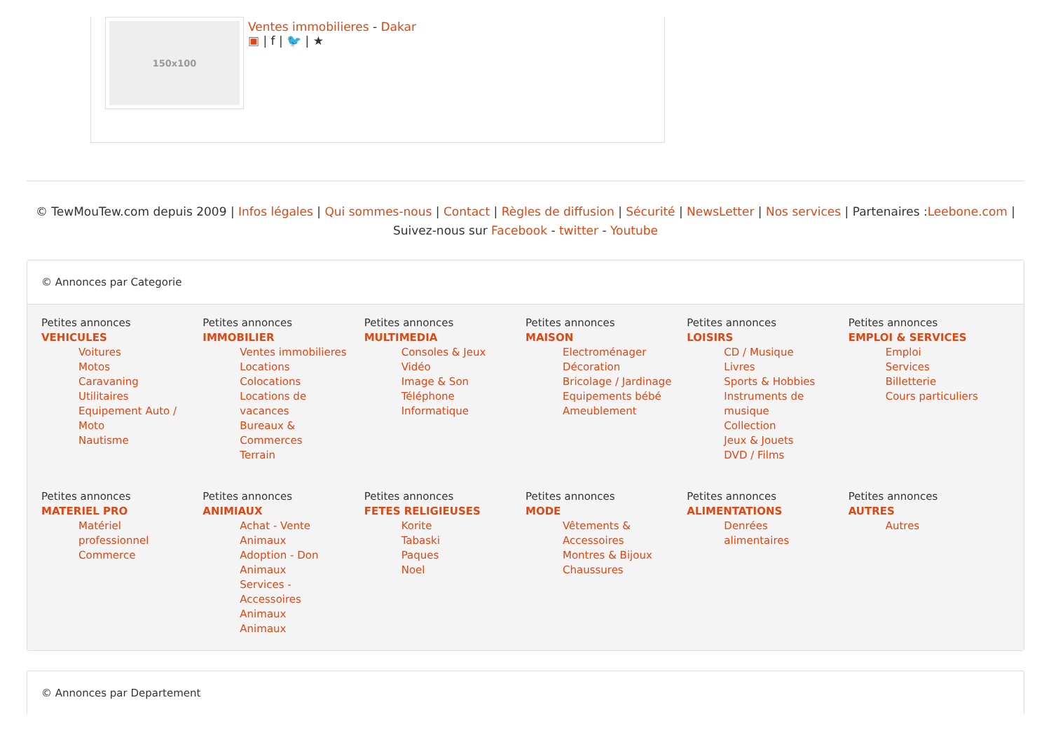150x100
Ventes immobilieres - Dakar
▣ | f | 🐦 | ★
© TewMouTew.com depuis 2009 | Infos légales | Qui sommes-nous | Contact | Règles de diffusion | Sécurité | NewsLetter | Nos services | Partenaires :Leebone.com |
Suivez-nous sur Facebook - twitter - Youtube
© Annonces par Categorie
Petites annonces
VEHICULES
Voitures
Motos
Caravaning
Utilitaires
Equipement Auto / Moto
Nautisme
Petites annonces
IMMOBILIER
Ventes immobilieres
Locations
Colocations
Locations de vacances
Bureaux & Commerces
Terrain
Petites annonces
MULTIMEDIA
Consoles & Jeux Vidéo
Image & Son
Téléphone
Informatique
Petites annonces
MAISON
Electroménager
Décoration
Bricolage / Jardinage
Equipements bébé
Ameublement
Petites annonces
LOISIRS
CD / Musique
Livres
Sports & Hobbies
Instruments de musique
Collection
Jeux & Jouets
DVD / Films
Petites annonces
EMPLOI & SERVICES
Emploi
Services
Billetterie
Cours particuliers
Petites annonces
MATERIEL PRO
Matériel professionnel
Commerce
Petites annonces
ANIMIAUX
Achat - Vente Animaux
Adoption - Don Animaux
Services - Accessoires Animaux
Animaux
Petites annonces
FETES RELIGIEUSES
Korite
Tabaski
Paques
Noel
Petites annonces
MODE
Vêtements & Accessoires
Montres & Bijoux
Chaussures
Petites annonces
ALIMENTATIONS
Denrées alimentaires
Petites annonces
AUTRES
Autres
© Annonces par Departement